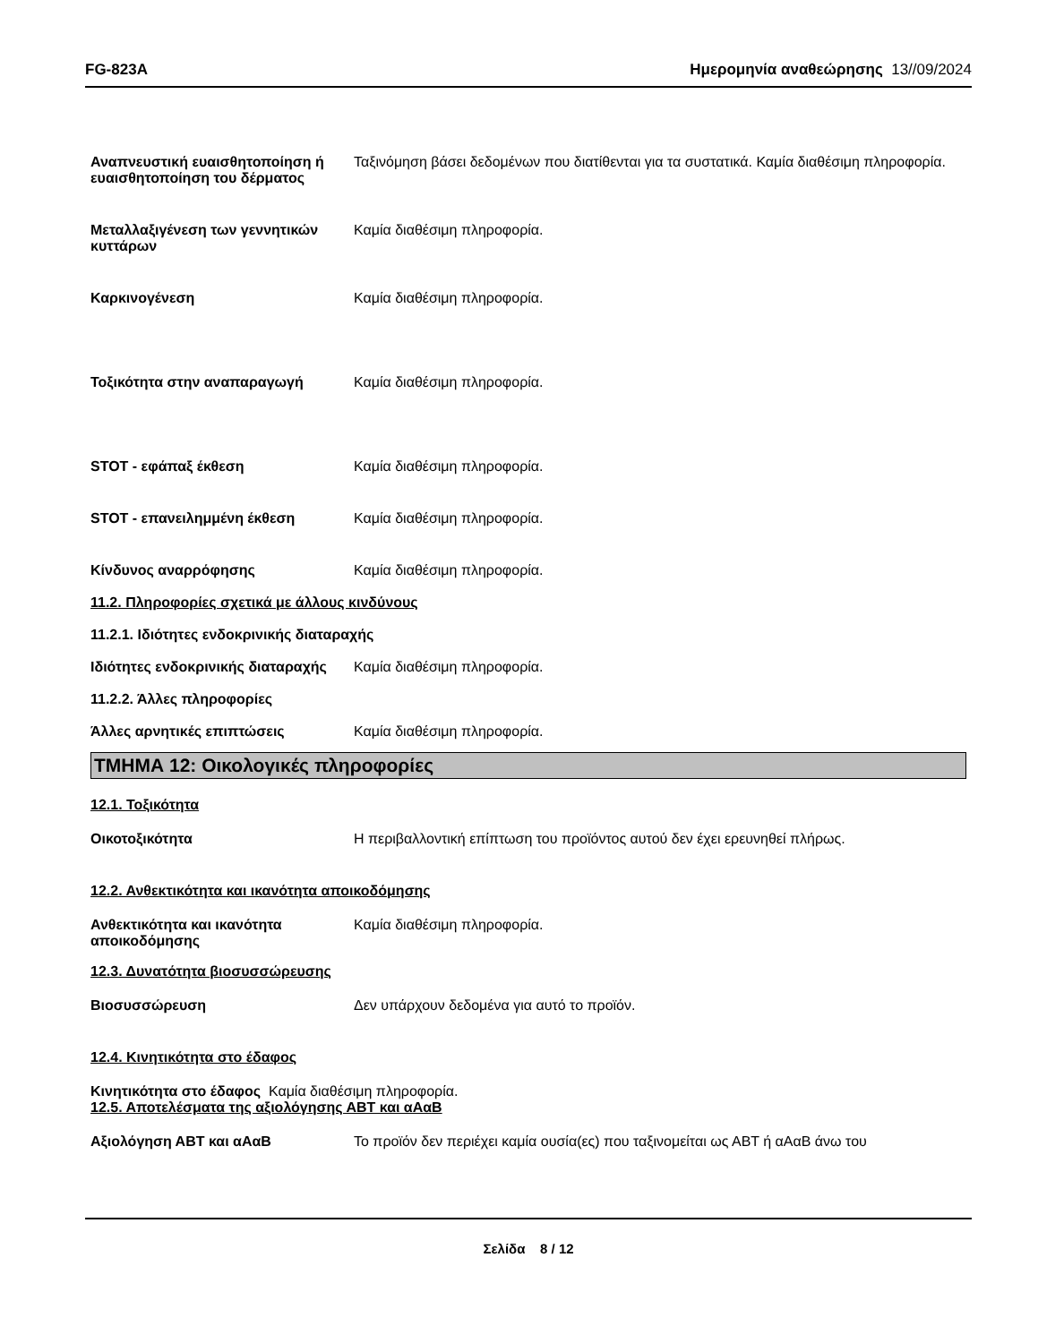FG-823A Ημερομηνία αναθεώρησης 13//09/2024
Αναπνευστική ευαισθητοποίηση ή ευαισθητοποίηση του δέρματος
Ταξινόμηση βάσει δεδομένων που διατίθενται για τα συστατικά. Καμία διαθέσιμη πληροφορία.
Μεταλλαξιγένεση των γεννητικών κυττάρων
Καμία διαθέσιμη πληροφορία.
Καρκινογένεση Καμία διαθέσιμη πληροφορία.
Τοξικότητα στην αναπαραγωγή Καμία διαθέσιμη πληροφορία.
STOT - εφάπαξ έκθεση Καμία διαθέσιμη πληροφορία.
STOT - επανειλημμένη έκθεση Καμία διαθέσιμη πληροφορία.
Κίνδυνος αναρρόφησης Καμία διαθέσιμη πληροφορία.
11.2. Πληροφορίες σχετικά με άλλους κινδύνους
11.2.1. Ιδιότητες ενδοκρινικής διαταραχής
Ιδιότητες ενδοκρινικής διαταραχής
Καμία διαθέσιμη πληροφορία.
11.2.2. Άλλες πληροφορίες
Άλλες αρνητικές επιπτώσεις Καμία διαθέσιμη πληροφορία.
ΤΜΗΜΑ 12: Οικολογικές πληροφορίες
12.1. Τοξικότητα
Οικοτοξικότητα Η περιβαλλοντική επίπτωση του προϊόντος αυτού δεν έχει ερευνηθεί πλήρως.
12.2. Ανθεκτικότητα και ικανότητα αποικοδόμησης
Ανθεκτικότητα και ικανότητα αποικοδόμησης
Καμία διαθέσιμη πληροφορία.
12.3. Δυνατότητα βιοσυσσώρευσης
Βιοσυσσώρευση Δεν υπάρχουν δεδομένα για αυτό το προϊόν.
12.4. Κινητικότητα στο έδαφος
Κινητικότητα στο έδαφος Καμία διαθέσιμη πληροφορία.
12.5. Αποτελέσματα της αξιολόγησης ΑΒΤ και αΑαΒ
Αξιολόγηση ΑΒΤ και αΑαΒ Το προϊόν δεν περιέχει καμία ουσία(ες) που ταξινομείται ως ΑΒΤ ή αΑαΒ άνω του
Σελίδα 8 / 12